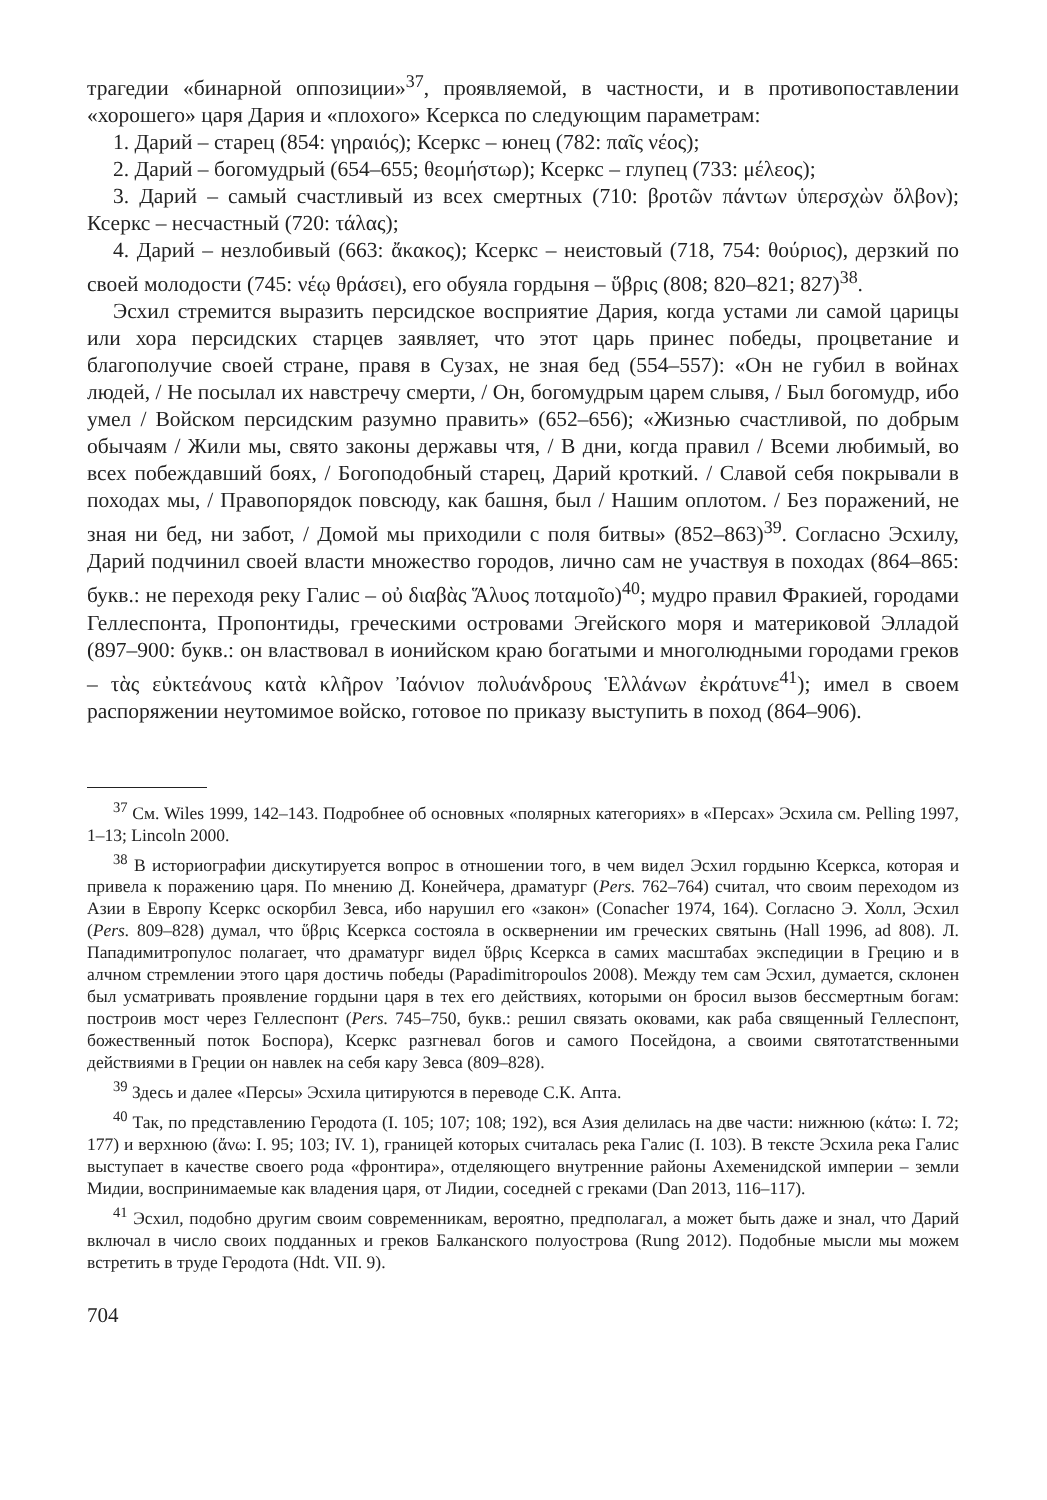трагедии «бинарной оппозиции»<sup>37</sup>, проявляемой, в частности, и в противопоставлении «хорошего» царя Дария и «плохого» Ксеркса по следующим параметрам:
1. Дарий – старец (854: γηραιός); Ксеркс – юнец (782: παῖς νέος);
2. Дарий – богомудрый (654–655; θεομήστωρ); Ксеркс – глупец (733: μέλεος);
3. Дарий – самый счастливый из всех смертных (710: βροτῶν πάντων ὑπερσχὼν ὄλβον); Ксеркс – несчастный (720: τάλας);
4. Дарий – незлобивый (663: ἄκακος); Ксеркс – неистовый (718, 754: θούριος), дерзкий по своей молодости (745: νέῳ θράσει), его обуяла гордыня – ὕβρις (808; 820–821; 827)<sup>38</sup>.
Эсхил стремится выразить персидское восприятие Дария, когда устами ли самой царицы или хора персидских старцев заявляет, что этот царь принес победы, процветание и благополучие своей стране, правя в Сузах, не зная бед (554–557): «Он не губил в войнах людей, / Не посылал их навстречу смерти, / Он, богомудрым царем слывя, / Был богомудр, ибо умел / Войском персидским разумно править» (652–656); «Жизнью счастливой, по добрым обычаям / Жили мы, свято законы державы чтя, / В дни, когда правил / Всеми любимый, во всех побеждавший боях, / Богоподобный старец, Дарий кроткий. / Славой себя покрывали в походах мы, / Правопорядок повсюду, как башня, был / Нашим оплотом. / Без поражений, не зная ни бед, ни забот, / Домой мы приходили с поля битвы» (852–863)<sup>39</sup>. Согласно Эсхилу, Дарий подчинил своей власти множество городов, лично сам не участвуя в походах (864–865: букв.: не переходя реку Галис – οὐ διαβὰς Ἅλυος ποταμοῖο)<sup>40</sup>; мудро правил Фракией, городами Геллеспонта, Пропонтиды, греческими островами Эгейского моря и материковой Элладой (897–900: букв.: он властвовал в ионийском краю богатыми и многолюдными городами греков – τὰς εὐκτεάνους κατὰ κλῆρον Ἰαόνιον πολυάνδρους Ἑλλάνων ἐκράτυνε<sup>41</sup>); имел в своем распоряжении неутомимое войско, готовое по приказу выступить в поход (864–906).
<sup>37</sup> См. Wiles 1999, 142–143. Подробнее об основных «полярных категориях» в «Персах» Эсхила см. Pelling 1997, 1–13; Lincoln 2000.
<sup>38</sup> В историографии дискутируется вопрос в отношении того, в чем видел Эсхил гордыню Ксеркса, которая и привела к поражению царя. По мнению Д. Конейчера, драматург (Pers. 762–764) считал, что своим переходом из Азии в Европу Ксеркс оскорбил Зевса, ибо нарушил его «закон» (Conacher 1974, 164). Согласно Э. Холл, Эсхил (Pers. 809–828) думал, что ὕβρις Ксеркса состояла в осквернении им греческих святынь (Hall 1996, ad 808). Л. Пападимитропулос полагает, что драматург видел ὕβρις Ксеркса в самих масштабах экспедиции в Грецию и в алчном стремлении этого царя достичь победы (Papadimitropoulos 2008). Между тем сам Эсхил, думается, склонен был усматривать проявление гордыни царя в тех его действиях, которыми он бросил вызов бессмертным богам: построив мост через Геллеспонт (Pers. 745–750, букв.: решил связать оковами, как раба священный Геллеспонт, божественный поток Боспора), Ксеркс разгневал богов и самого Посейдона, а своими святотатственными действиями в Греции он навлек на себя кару Зевса (809–828).
<sup>39</sup> Здесь и далее «Персы» Эсхила цитируются в переводе С.К. Апта.
<sup>40</sup> Так, по представлению Геродота (I. 105; 107; 108; 192), вся Азия делилась на две части: нижнюю (κάτω: I. 72; 177) и верхнюю (ἄνω: I. 95; 103; IV. 1), границей которых считалась река Галис (I. 103). В тексте Эсхила река Галис выступает в качестве своего рода «фронтира», отделяющего внутренние районы Ахеменидской империи – земли Мидии, воспринимаемые как владения царя, от Лидии, соседней с греками (Dan 2013, 116–117).
<sup>41</sup> Эсхил, подобно другим своим современникам, вероятно, предполагал, а может быть даже и знал, что Дарий включал в число своих подданных и греков Балканского полуострова (Rung 2012). Подобные мысли мы можем встретить в труде Геродота (Hdt. VII. 9).
704